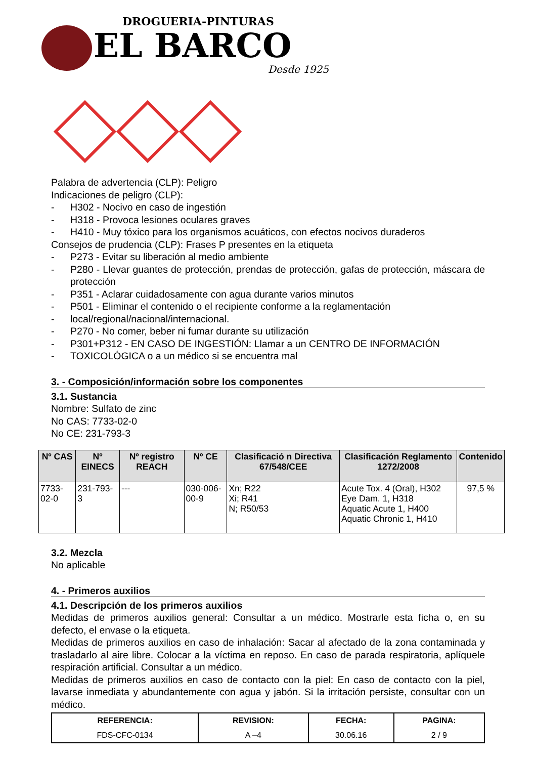DROGUERIA-PINTURAS
EL BARCO
Desde 1925
Palabra de advertencia (CLP): Peligro
Indicaciones de peligro (CLP):
- H302 - Nocivo en caso de ingestión
- H318 - Provoca lesiones oculares graves
- H410 - Muy tóxico para los organismos acuáticos, con efectos nocivos duraderos
Consejos de prudencia (CLP): Frases P presentes en la etiqueta
- P273 - Evitar su liberación al medio ambiente
- P280 - Llevar guantes de protección, prendas de protección, gafas de protección, máscara de protección
- P351 - Aclarar cuidadosamente con agua durante varios minutos
- P501 - Eliminar el contenido o el recipiente conforme a la reglamentación
- local/regional/nacional/internacional.
- P270 - No comer, beber ni fumar durante su utilización
- P301+P312 - EN CASO DE INGESTIÓN: Llamar a un CENTRO DE INFORMACIÓN
- TOXICOLÓGICA o a un médico si se encuentra mal
3. - Composición/información sobre los componentes
3.1. Sustancia
Nombre: Sulfato de zinc
No CAS: 7733-02-0
No CE: 231-793-3
| Nº CAS | Nº EINECS | Nº registro REACH | Nº CE | Clasificació n Directiva 67/548/CEE | Clasificación Reglamento 1272/2008 | Contenido |
| --- | --- | --- | --- | --- | --- | --- |
| 7733-02-0 | 231-793-3 | --- | 030-006-00-9 | Xn; R22 Xi; R41 N; R50/53 | Acute Tox. 4 (Oral), H302 Eye Dam. 1, H318 Aquatic Acute 1, H400 Aquatic Chronic 1, H410 | 97,5 % |
3.2. Mezcla
No aplicable
4. - Primeros auxilios
4.1. Descripción de los primeros auxilios
Medidas de primeros auxilios general: Consultar a un médico. Mostrarle esta ficha o, en su defecto, el envase o la etiqueta.
Medidas de primeros auxilios en caso de inhalación: Sacar al afectado de la zona contaminada y trasladarlo al aire libre. Colocar a la víctima en reposo. En caso de parada respiratoria, aplíquele respiración artificial. Consultar a un médico.
Medidas de primeros auxilios en caso de contacto con la piel: En caso de contacto con la piel, lavarse inmediata y abundantemente con agua y jabón. Si la irritación persiste, consultar con un médico.
| REFERENCIA: | REVISION: | FECHA: | PAGINA: |
| --- | --- | --- | --- |
| FDS-CFC-0134 | A –4 | 30.06.16 | 2 / 9 |